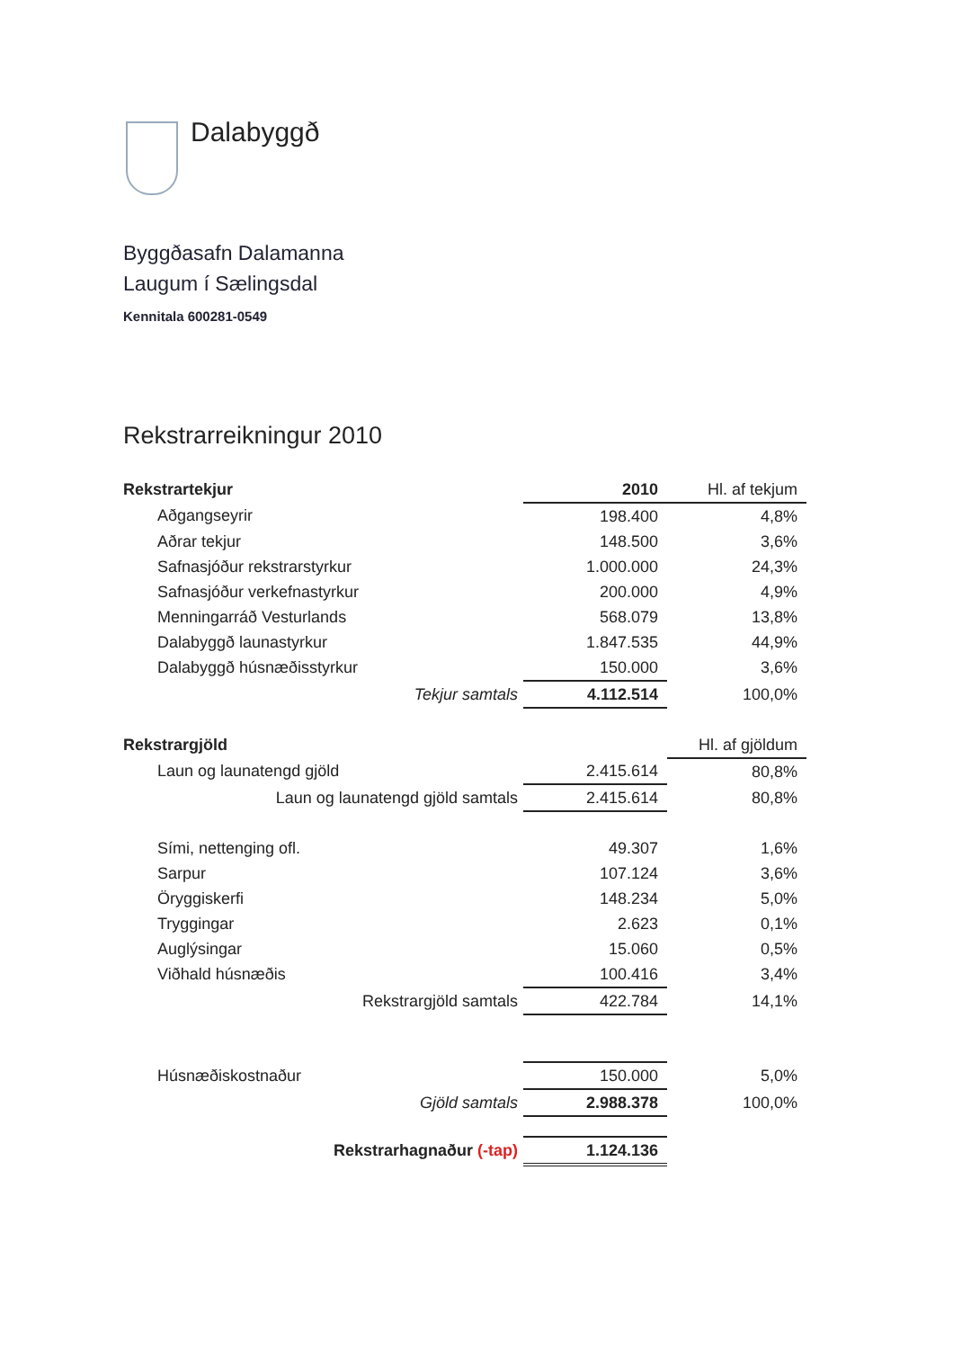Dalabyggð
Byggðasafn Dalamanna
Laugum í Sælingsdal
Kennitala 600281-0549
Rekstrarreikningur 2010
| Rekstrartekjur | 2010 | Hl. af tekjum |
| --- | --- | --- |
| Aðgangseyrir | 198.400 | 4,8% |
| Aðrar tekjur | 148.500 | 3,6% |
| Safnasjóður rekstrarstyrkur | 1.000.000 | 24,3% |
| Safnasjóður verkefnastyrkur | 200.000 | 4,9% |
| Menningarráð Vesturlands | 568.079 | 13,8% |
| Dalabyggð launastyrkur | 1.847.535 | 44,9% |
| Dalabyggð húsnæðisstyrkur | 150.000 | 3,6% |
| Tekjur samtals | 4.112.514 | 100,0% |
| Rekstrargjöld | | Hl. af gjöldum |
| Laun og launatengd gjöld | 2.415.614 | 80,8% |
| Laun og launatengd gjöld samtals | 2.415.614 | 80,8% |
| Sími, nettenging ofl. | 49.307 | 1,6% |
| Sarpur | 107.124 | 3,6% |
| Öryggiskerfi | 148.234 | 5,0% |
| Tryggingar | 2.623 | 0,1% |
| Auglýsingar | 15.060 | 0,5% |
| Viðhald húsnæðis | 100.416 | 3,4% |
| Rekstrargjöld samtals | 422.784 | 14,1% |
| Húsnæðiskostnaður | 150.000 | 5,0% |
| Gjöld samtals | 2.988.378 | 100,0% |
| Rekstrarhagnaður (-tap) | 1.124.136 | |